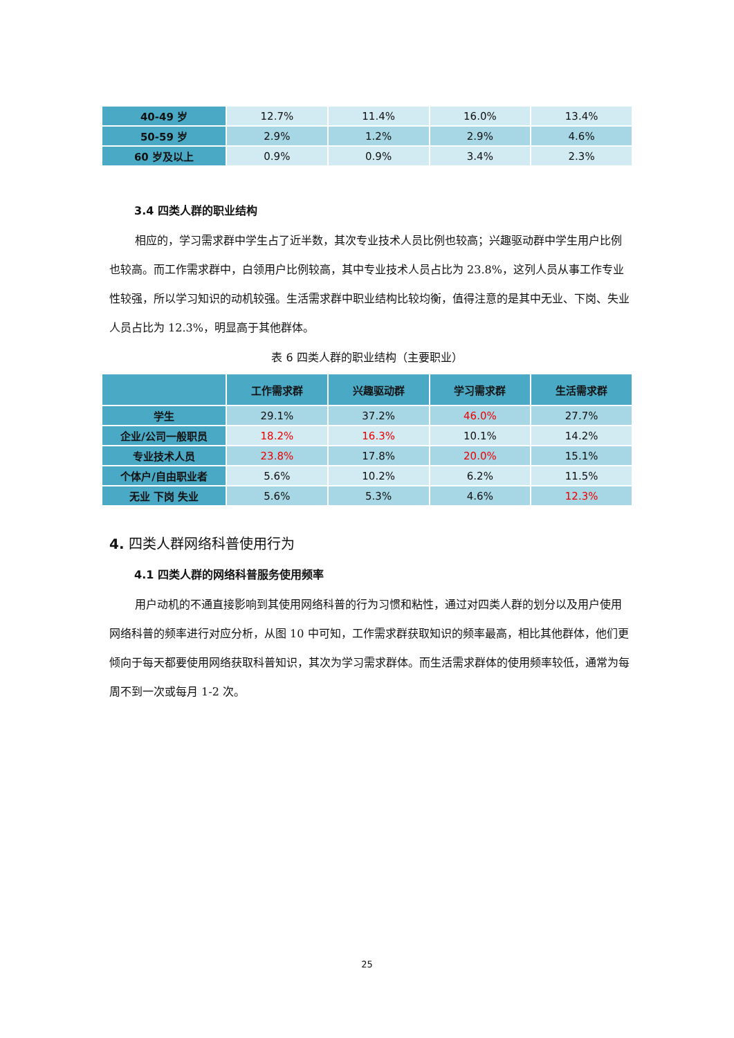| 40-49 岁 | 12.7% | 11.4% | 16.0% | 13.4% |
| 50-59 岁 | 2.9% | 1.2% | 2.9% | 4.6% |
| 60 岁及以上 | 0.9% | 0.9% | 3.4% | 2.3% |
3.4 四类人群的职业结构
相应的，学习需求群中学生占了近半数，其次专业技术人员比例也较高；兴趣驱动群中学生用户比例也较高。而工作需求群中，白领用户比例较高，其中专业技术人员占比为 23.8%，这列人员从事工作专业性较强，所以学习知识的动机较强。生活需求群中职业结构比较均衡，值得注意的是其中无业、下岗、失业人员占比为 12.3%，明显高于其他群体。
表 6 四类人群的职业结构（主要职业）
| | 工作需求群 | 兴趣驱动群 | 学习需求群 | 生活需求群 |
| --- | --- | --- | --- | --- |
| 学生 | 29.1% | 37.2% | 46.0% | 27.7% |
| 企业/公司一般职员 | 18.2% | 16.3% | 10.1% | 14.2% |
| 专业技术人员 | 23.8% | 17.8% | 20.0% | 15.1% |
| 个体户/自由职业者 | 5.6% | 10.2% | 6.2% | 11.5% |
| 无业 下岗 失业 | 5.6% | 5.3% | 4.6% | 12.3% |
4. 四类人群网络科普使用行为
4.1 四类人群的网络科普服务使用频率
用户动机的不通直接影响到其使用网络科普的行为习惯和粘性，通过对四类人群的划分以及用户使用网络科普的频率进行对应分析，从图 10 中可知，工作需求群获取知识的频率最高，相比其他群体，他们更倾向于每天都要使用网络获取科普知识，其次为学习需求群体。而生活需求群体的使用频率较低，通常为每周不到一次或每月 1-2 次。
25